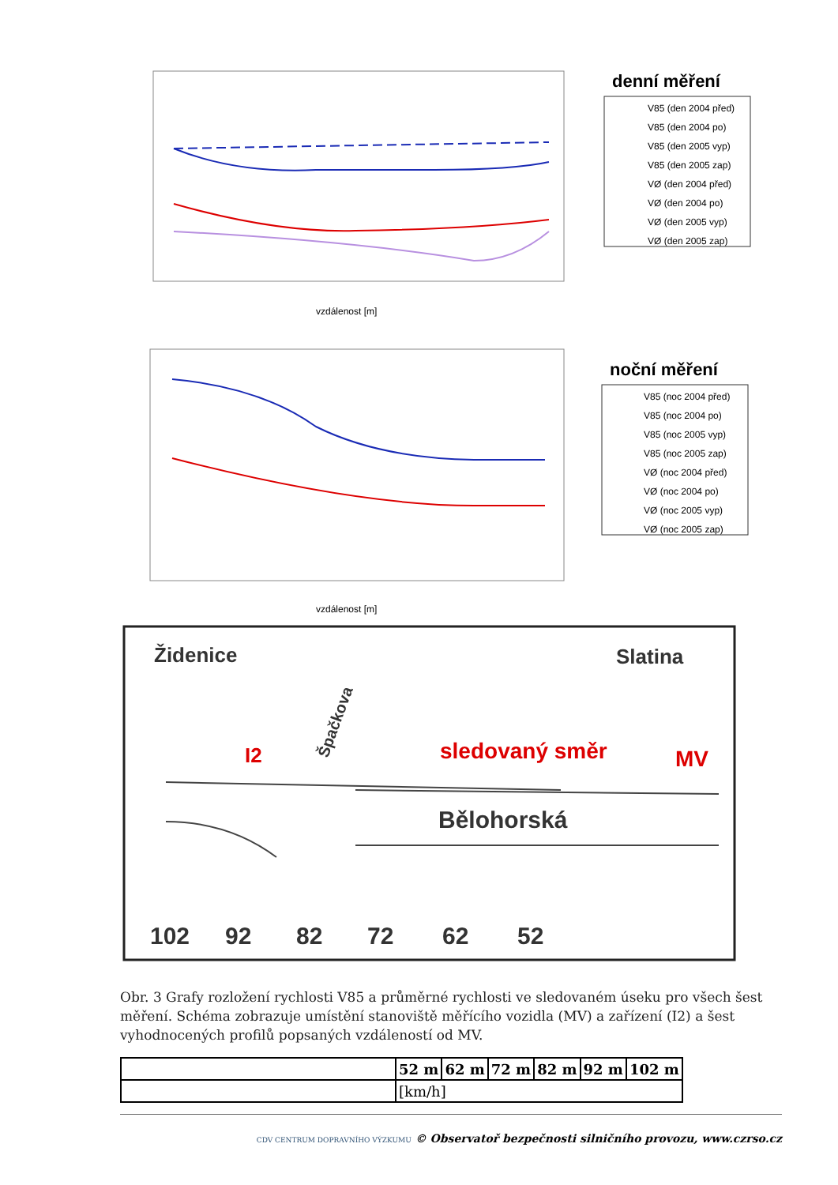denní měření
V85 (den 2004 před)
V85 (den 2004 po)
V85 (den 2005 vyp)
V85 (den 2005 zap)
VØ (den 2004 před)
VØ (den 2004 po)
VØ (den 2005 vyp)
VØ (den 2005 zap)
vzdálenost [m]
noční měření
V85 (noc 2004 před)
V85 (noc 2004 po)
V85 (noc 2005 vyp)
V85 (noc 2005 zap)
VØ (noc 2004 před)
VØ (noc 2004 po)
VØ (noc 2005 vyp)
VØ (noc 2005 zap)
vzdálenost [m]
Židenice
Slatina
Špačkova
I2
sledovaný směr
MV
Bělohorská
102
92
82
72
62
52
Obr. 3 Grafy rozložení rychlosti V85 a průměrné rychlosti ve sledovaném úseku pro všech šest měření. Schéma zobrazuje umístění stanoviště měřícího vozidla (MV) a zařízení (I2) a šest vyhodnocených profilů popsaných vzdáleností od MV.
| | 52 m | 62 m | 72 m | 82 m | 92 m | 102 m |
| --- | --- | --- | --- | --- | --- | --- |
| | [km/h] | | | | | |
CDV CENTRUM DOPRAVNÍHO VÝZKUMU © Observatoř bezpečnosti silničního provozu, www.czrso.cz